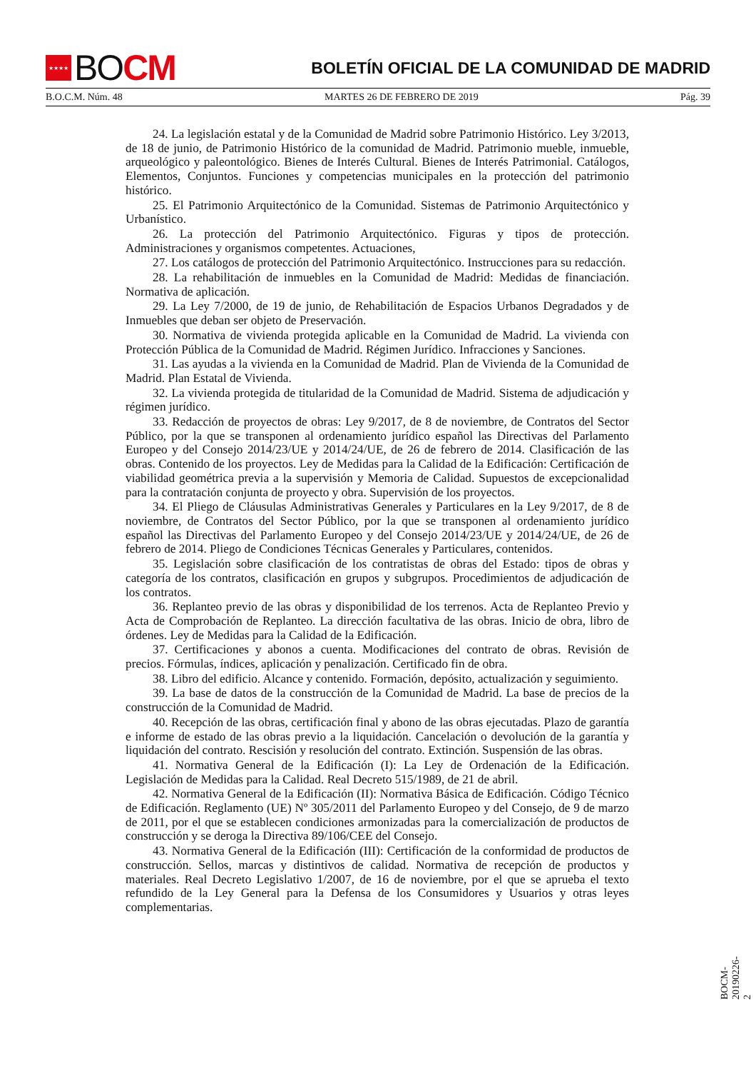★★★★ BO CM
BOLETÍN OFICIAL DE LA COMUNIDAD DE MADRID
B.O.C.M. Núm. 48 MARTES 26 DE FEBRERO DE 2019 Pág. 39
24. La legislación estatal y de la Comunidad de Madrid sobre Patrimonio Histórico. Ley 3/2013, de 18 de junio, de Patrimonio Histórico de la comunidad de Madrid. Patrimonio mueble, inmueble, arqueológico y paleontológico. Bienes de Interés Cultural. Bienes de Interés Patrimonial. Catálogos, Elementos, Conjuntos. Funciones y competencias municipales en la protección del patrimonio histórico.
25. El Patrimonio Arquitectónico de la Comunidad. Sistemas de Patrimonio Arquitectónico y Urbanístico.
26. La protección del Patrimonio Arquitectónico. Figuras y tipos de protección. Administraciones y organismos competentes. Actuaciones,
27. Los catálogos de protección del Patrimonio Arquitectónico. Instrucciones para su redacción.
28. La rehabilitación de inmuebles en la Comunidad de Madrid: Medidas de financiación. Normativa de aplicación.
29. La Ley 7/2000, de 19 de junio, de Rehabilitación de Espacios Urbanos Degradados y de Inmuebles que deban ser objeto de Preservación.
30. Normativa de vivienda protegida aplicable en la Comunidad de Madrid. La vivienda con Protección Pública de la Comunidad de Madrid. Régimen Jurídico. Infracciones y Sanciones.
31. Las ayudas a la vivienda en la Comunidad de Madrid. Plan de Vivienda de la Comunidad de Madrid. Plan Estatal de Vivienda.
32. La vivienda protegida de titularidad de la Comunidad de Madrid. Sistema de adjudicación y régimen jurídico.
33. Redacción de proyectos de obras: Ley 9/2017, de 8 de noviembre, de Contratos del Sector Público, por la que se transponen al ordenamiento jurídico español las Directivas del Parlamento Europeo y del Consejo 2014/23/UE y 2014/24/UE, de 26 de febrero de 2014. Clasificación de las obras. Contenido de los proyectos. Ley de Medidas para la Calidad de la Edificación: Certificación de viabilidad geométrica previa a la supervisión y Memoria de Calidad. Supuestos de excepcionalidad para la contratación conjunta de proyecto y obra. Supervisión de los proyectos.
34. El Pliego de Cláusulas Administrativas Generales y Particulares en la Ley 9/2017, de 8 de noviembre, de Contratos del Sector Público, por la que se transponen al ordenamiento jurídico español las Directivas del Parlamento Europeo y del Consejo 2014/23/UE y 2014/24/UE, de 26 de febrero de 2014. Pliego de Condiciones Técnicas Generales y Particulares, contenidos.
35. Legislación sobre clasificación de los contratistas de obras del Estado: tipos de obras y categoría de los contratos, clasificación en grupos y subgrupos. Procedimientos de adjudicación de los contratos.
36. Replanteo previo de las obras y disponibilidad de los terrenos. Acta de Replanteo Previo y Acta de Comprobación de Replanteo. La dirección facultativa de las obras. Inicio de obra, libro de órdenes. Ley de Medidas para la Calidad de la Edificación.
37. Certificaciones y abonos a cuenta. Modificaciones del contrato de obras. Revisión de precios. Fórmulas, índices, aplicación y penalización. Certificado fin de obra.
38. Libro del edificio. Alcance y contenido. Formación, depósito, actualización y seguimiento.
39. La base de datos de la construcción de la Comunidad de Madrid. La base de precios de la construcción de la Comunidad de Madrid.
40. Recepción de las obras, certificación final y abono de las obras ejecutadas. Plazo de garantía e informe de estado de las obras previo a la liquidación. Cancelación o devolución de la garantía y liquidación del contrato. Rescisión y resolución del contrato. Extinción. Suspensión de las obras.
41. Normativa General de la Edificación (I): La Ley de Ordenación de la Edificación. Legislación de Medidas para la Calidad. Real Decreto 515/1989, de 21 de abril.
42. Normativa General de la Edificación (II): Normativa Básica de Edificación. Código Técnico de Edificación. Reglamento (UE) Nº 305/2011 del Parlamento Europeo y del Consejo, de 9 de marzo de 2011, por el que se establecen condiciones armonizadas para la comercialización de productos de construcción y se deroga la Directiva 89/106/CEE del Consejo.
43. Normativa General de la Edificación (III): Certificación de la conformidad de productos de construcción. Sellos, marcas y distintivos de calidad. Normativa de recepción de productos y materiales. Real Decreto Legislativo 1/2007, de 16 de noviembre, por el que se aprueba el texto refundido de la Ley General para la Defensa de los Consumidores y Usuarios y otras leyes complementarias.
BOCM-20190226-2